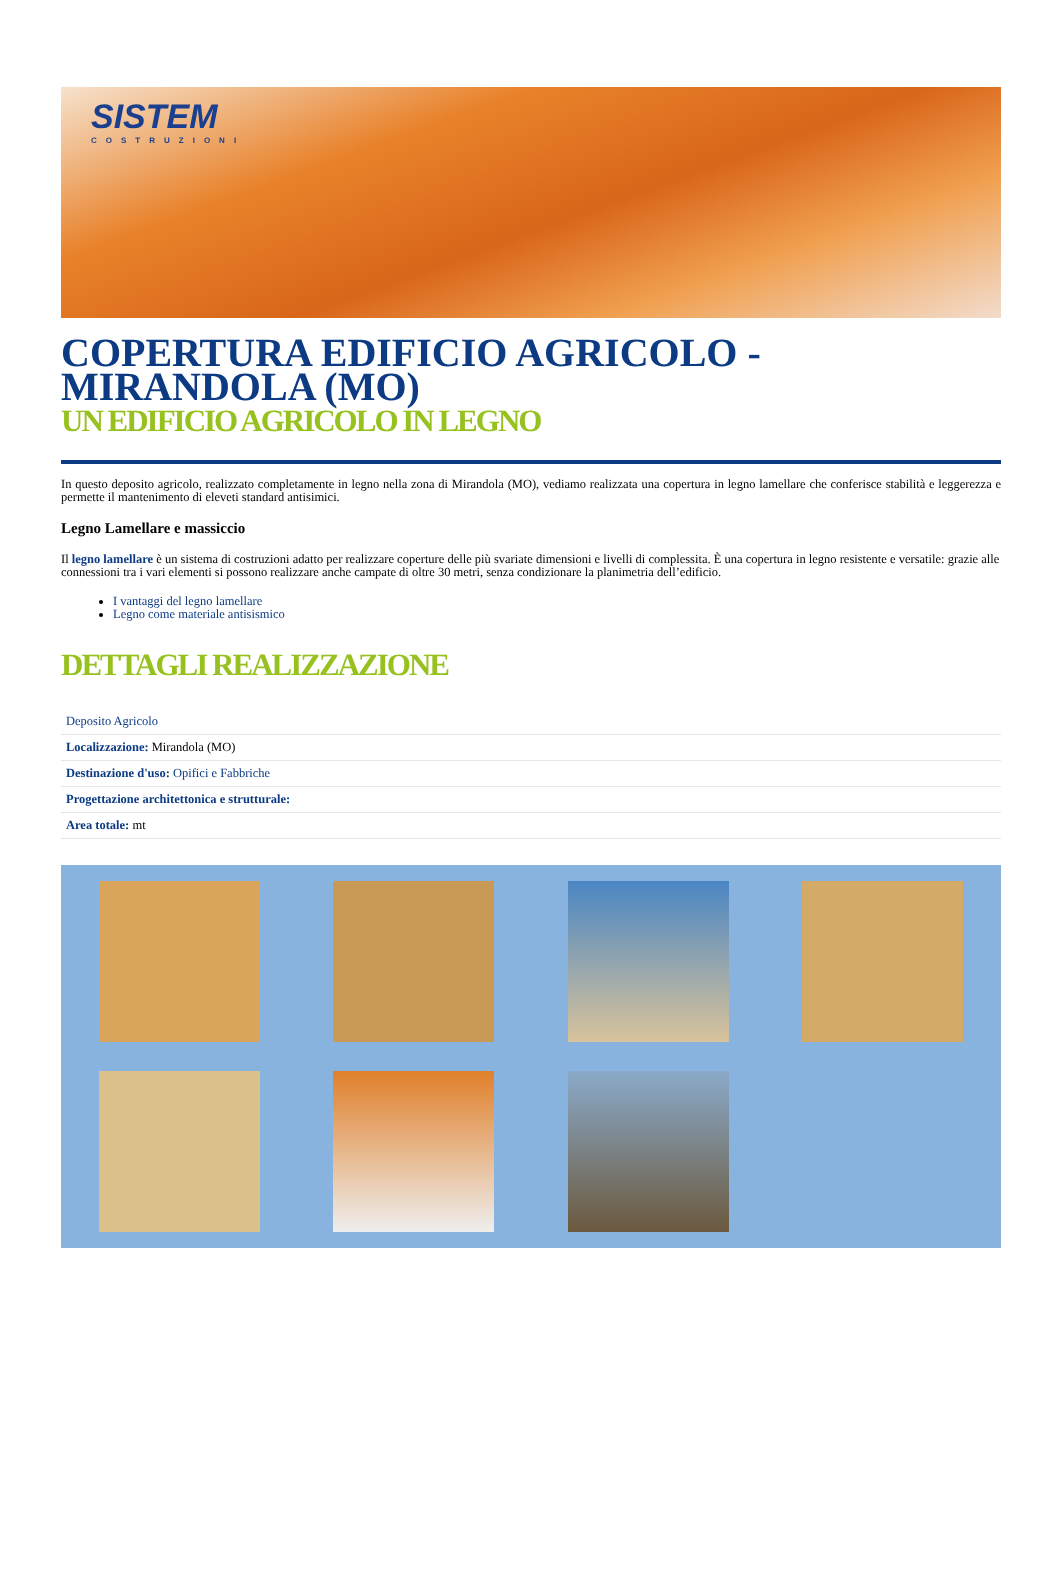SISTEM
COSTRUZIONI
COPERTURA EDIFICIO AGRICOLO - MIRANDOLA (MO)
UN EDIFICIO AGRICOLO IN LEGNO
In questo deposito agricolo, realizzato completamente in legno nella zona di Mirandola (MO), vediamo realizzata una copertura in legno lamellare che conferisce stabilità e leggerezza e permette il mantenimento di eleveti standard antisimici.
Legno Lamellare e massiccio
Il legno lamellare è un sistema di costruzioni adatto per realizzare coperture delle più svariate dimensioni e livelli di complessita. È una copertura in legno resistente e versatile: grazie alle connessioni tra i vari elementi si possono realizzare anche campate di oltre 30 metri, senza condizionare la planimetria dell’edificio.
I vantaggi del legno lamellare
Legno come materiale antisismico
DETTAGLI REALIZZAZIONE
| Deposito Agricolo |
| Localizzazione: Mirandola (MO) |
| Destinazione d'uso: Opifici e Fabbriche |
| Progettazione architettonica e strutturale: |
| Area totale: mt |